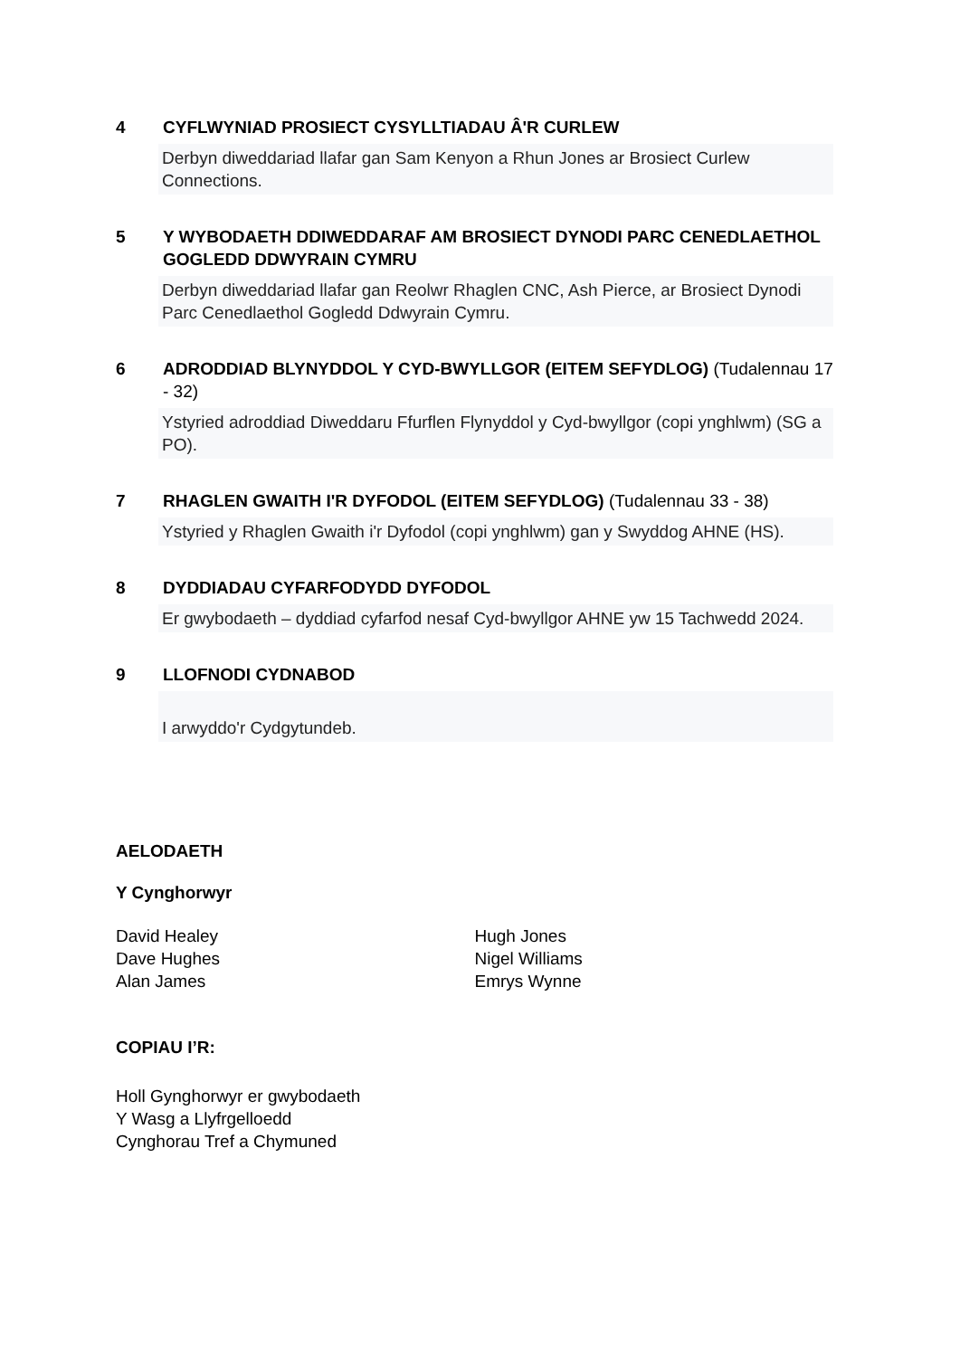4 CYFLWYNIAD PROSIECT CYSYLLTIADAU Â'R CURLEW
Derbyn diweddariad llafar gan Sam Kenyon a Rhun Jones ar Brosiect Curlew Connections.
5 Y WYBODAETH DDIWEDDARAF AM BROSIECT DYNODI PARC CENEDLAETHOL GOGLEDD DDWYRAIN CYMRU
Derbyn diweddariad llafar gan Reolwr Rhaglen CNC, Ash Pierce, ar Brosiect Dynodi Parc Cenedlaethol Gogledd Ddwyrain Cymru.
6 ADRODDIAD BLYNYDDOL Y CYD-BWYLLGOR (EITEM SEFYDLOG) (Tudalennau 17 - 32)
Ystyried adroddiad Diweddaru Ffurflen Flynyddol y Cyd-bwyllgor (copi ynghlwm) (SG a PO).
7 RHAGLEN GWAITH I'R DYFODOL (EITEM SEFYDLOG) (Tudalennau 33 - 38)
Ystyried y Rhaglen Gwaith i'r Dyfodol (copi ynghlwm) gan y Swyddog AHNE (HS).
8 DYDDIADAU CYFARFODYDD DYFODOL
Er gwybodaeth – dyddiad cyfarfod nesaf Cyd-bwyllgor AHNE yw 15 Tachwedd 2024.
9 LLOFNODI CYDNABOD
I arwyddo'r Cydgytundeb.
AELODAETH
Y Cynghorwyr
David Healey
Dave Hughes
Alan James
Hugh Jones
Nigel Williams
Emrys Wynne
COPIAU I’R:
Holl Gynghorwyr er gwybodaeth
Y Wasg a Llyfrgelloedd
Cynghorau Tref a Chymuned